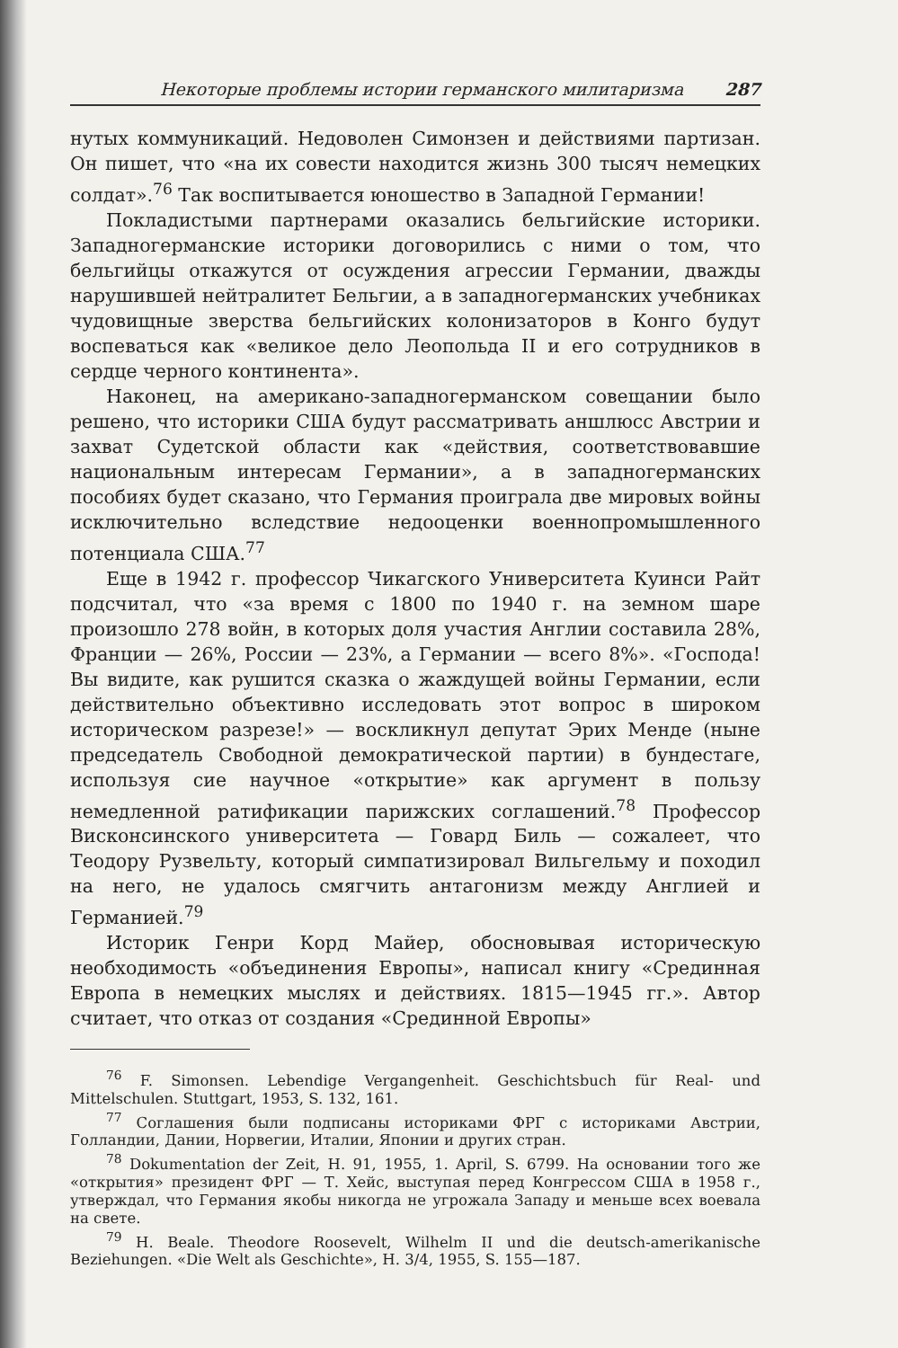Некоторые проблемы истории германского милитаризма 287
нутых коммуникаций. Недоволен Симонзен и действиями партизан. Он пишет, что «на их совести находится жизнь 300 тысяч немецких солдат».<sup>76</sup> Так воспитывается юношество в Западной Германии!
Покладистыми партнерами оказались бельгийские историки. Западногерманские историки договорились с ними о том, что бельгийцы откажутся от осуждения агрессии Германии, дважды нарушившей нейтралитет Бельгии, а в западногерманских учебниках чудовищные зверства бельгийских колонизаторов в Конго будут воспеваться как «великое дело Леопольда II и его сотрудников в сердце черного континента».
Наконец, на американо-западногерманском совещании было решено, что историки США будут рассматривать аншлюсс Австрии и захват Судетской области как «действия, соответствовавшие национальным интересам Германии», а в западногерманских пособиях будет сказано, что Германия проиграла две мировых войны исключительно вследствие недооценки военнопромышленного потенциала США.<sup>77</sup>
Еще в 1942 г. профессор Чикагского Университета Куинси Райт подсчитал, что «за время с 1800 по 1940 г. на земном шаре произошло 278 войн, в которых доля участия Англии составила 28%, Франции — 26%, России — 23%, а Германии — всего 8%». «Господа! Вы видите, как рушится сказка о жаждущей войны Германии, если действительно объективно исследовать этот вопрос в широком историческом разрезе!» — воскликнул депутат Эрих Менде (ныне председатель Свободной демократической партии) в бундестаге, используя сие научное «открытие» как аргумент в пользу немедленной ратификации парижских соглашений.<sup>78</sup> Профессор Висконсинского университета — Говард Биль — сожалеет, что Теодору Рузвельту, который симпатизировал Вильгельму и походил на него, не удалось смягчить антагонизм между Англией и Германией.<sup>79</sup>
Историк Генри Корд Майер, обосновывая историческую необходимость «объединения Европы», написал книгу «Срединная Европа в немецких мыслях и действиях. 1815—1945 гг.». Автор считает, что отказ от создания «Срединной Европы»
<sup>76</sup> F. Simonsen. Lebendige Vergangenheit. Geschichtsbuch für Real- und Mittelschulen. Stuttgart, 1953, S. 132, 161.
<sup>77</sup> Соглашения были подписаны историками ФРГ с историками Австрии, Голландии, Дании, Норвегии, Италии, Японии и других стран.
<sup>78</sup> Dokumentation der Zeit, H. 91, 1955, 1. April, S. 6799. На основании того же «открытия» президент ФРГ — Т. Хейс, выступая перед Конгрессом США в 1958 г., утверждал, что Германия якобы никогда не угрожала Западу и меньше всех воевала на свете.
<sup>79</sup> H. Beale. Theodore Roosevelt, Wilhelm II und die deutsch-amerikanische Beziehungen. «Die Welt als Geschichte», H. 3/4, 1955, S. 155—187.